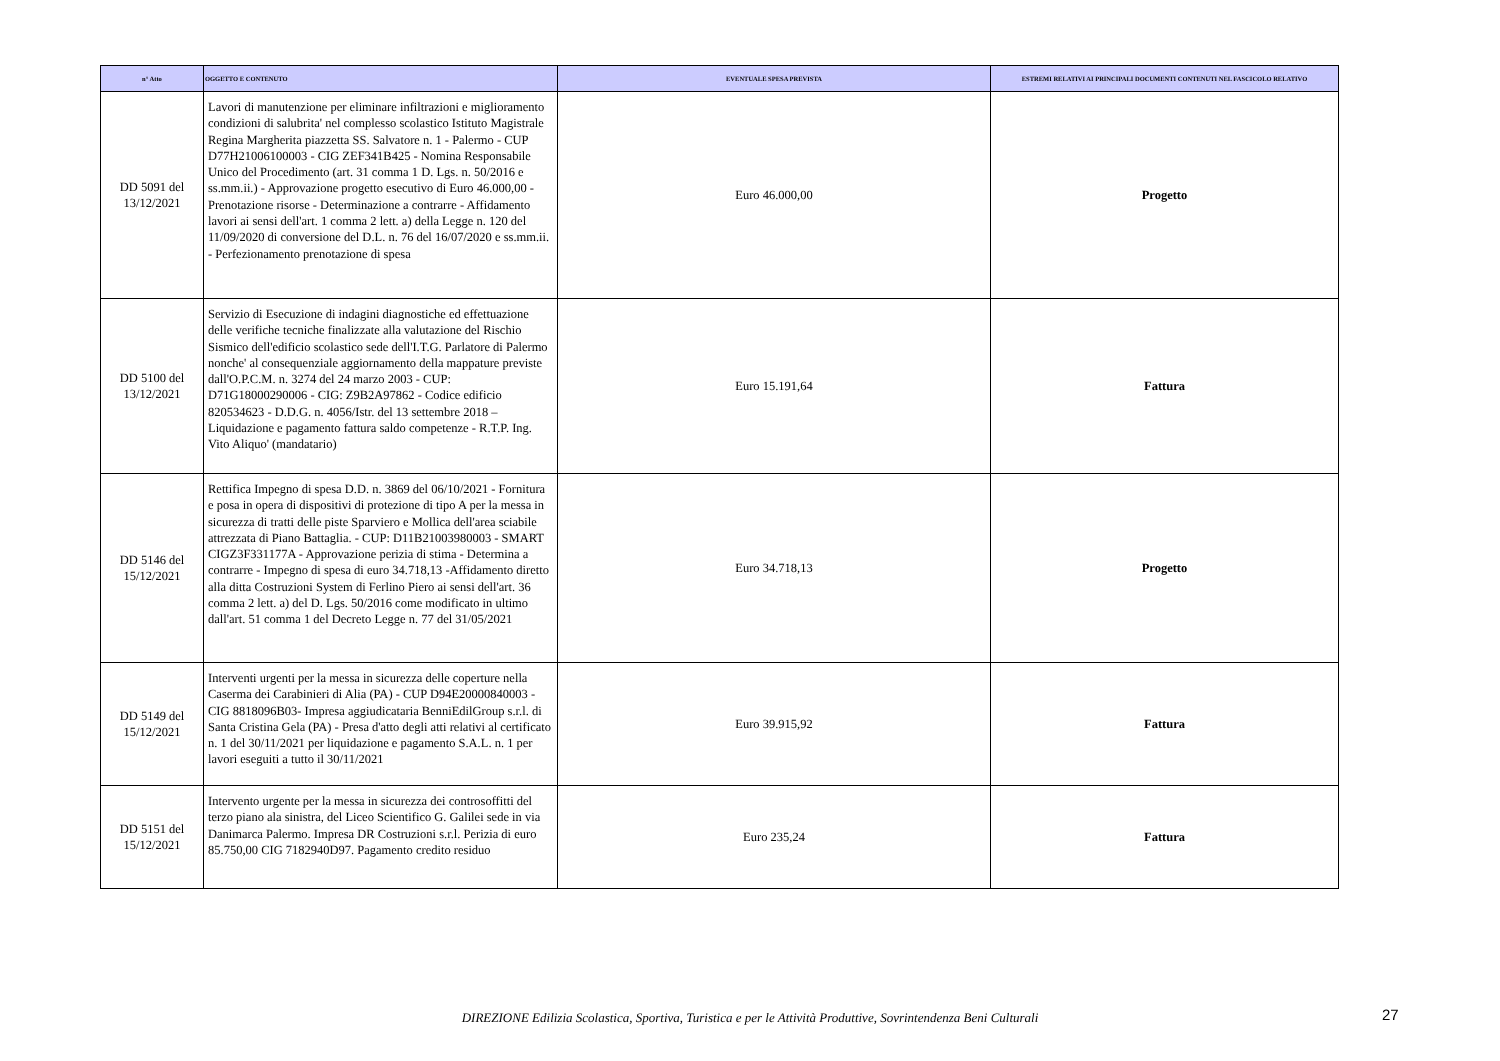| n° Atto | OGGETTO E CONTENUTO | EVENTUALE SPESA PREVISTA | ESTREMI RELATIVI AI PRINCIPALI DOCUMENTI CONTENUTI NEL FASCICOLO RELATIVO |
| --- | --- | --- | --- |
| DD 5091 del 13/12/2021 | Lavori di manutenzione per eliminare infiltrazioni e miglioramento condizioni di salubrita' nel complesso scolastico Istituto Magistrale Regina Margherita piazzetta SS. Salvatore n. 1 - Palermo - CUP D77H21006100003 - CIG ZEF341B425 - Nomina Responsabile Unico del Procedimento (art. 31 comma 1 D. Lgs. n. 50/2016 e ss.mm.ii.) - Approvazione progetto esecutivo di Euro 46.000,00 - Prenotazione risorse - Determinazione a contrarre - Affidamento lavori ai sensi dell'art. 1 comma 2 lett. a) della Legge n. 120 del 11/09/2020 di conversione del D.L. n. 76 del 16/07/2020 e ss.mm.ii. - Perfezionamento prenotazione di spesa | Euro 46.000,00 | Progetto |
| DD 5100 del 13/12/2021 | Servizio di Esecuzione di indagini diagnostiche ed effettuazione delle verifiche tecniche finalizzate alla valutazione del Rischio Sismico dell'edificio scolastico sede dell'I.T.G. Parlatore di Palermo nonche' al consequenziale aggiornamento della mappature previste dall'O.P.C.M. n. 3274 del 24 marzo 2003 - CUP: D71G18000290006 - CIG: Z9B2A97862 - Codice edificio 820534623 - D.D.G. n. 4056/Istr. del 13 settembre 2018 – Liquidazione e pagamento fattura saldo competenze - R.T.P. Ing. Vito Aliquo' (mandatario) | Euro 15.191,64 | Fattura |
| DD 5146 del 15/12/2021 | Rettifica Impegno di spesa D.D. n. 3869 del 06/10/2021 - Fornitura e posa in opera di dispositivi di protezione di tipo A per la messa in sicurezza di tratti delle piste Sparviero e Mollica dell'area sciabile attrezzata di Piano Battaglia. - CUP: D11B21003980003 - SMART CIGZ3F331177A - Approvazione perizia di stima - Determina a contrarre - Impegno di spesa di euro 34.718,13 -Affidamento diretto alla ditta Costruzioni System di Ferlino Piero ai sensi dell'art. 36 comma 2 lett. a) del D. Lgs. 50/2016 come modificato in ultimo dall'art. 51 comma 1 del Decreto Legge n. 77 del 31/05/2021 | Euro 34.718,13 | Progetto |
| DD 5149 del 15/12/2021 | Interventi urgenti per la messa in sicurezza delle coperture nella Caserma dei Carabinieri di Alia (PA) - CUP D94E20000840003 - CIG 8818096B03- Impresa aggiudicataria BenniEdilGroup s.r.l. di Santa Cristina Gela (PA) - Presa d'atto degli atti relativi al certificato n. 1 del 30/11/2021 per liquidazione e pagamento S.A.L. n. 1 per lavori eseguiti a tutto il 30/11/2021 | Euro 39.915,92 | Fattura |
| DD 5151 del 15/12/2021 | Intervento urgente per la messa in sicurezza dei controsoffitti del terzo piano ala sinistra, del Liceo Scientifico G. Galilei sede in via Danimarca Palermo. Impresa DR Costruzioni s.r.l. Perizia di euro 85.750,00 CIG 7182940D97. Pagamento credito residuo | Euro 235,24 | Fattura |
DIREZIONE Edilizia Scolastica, Sportiva, Turistica e per le Attività Produttive, Sovrintendenza Beni Culturali 27